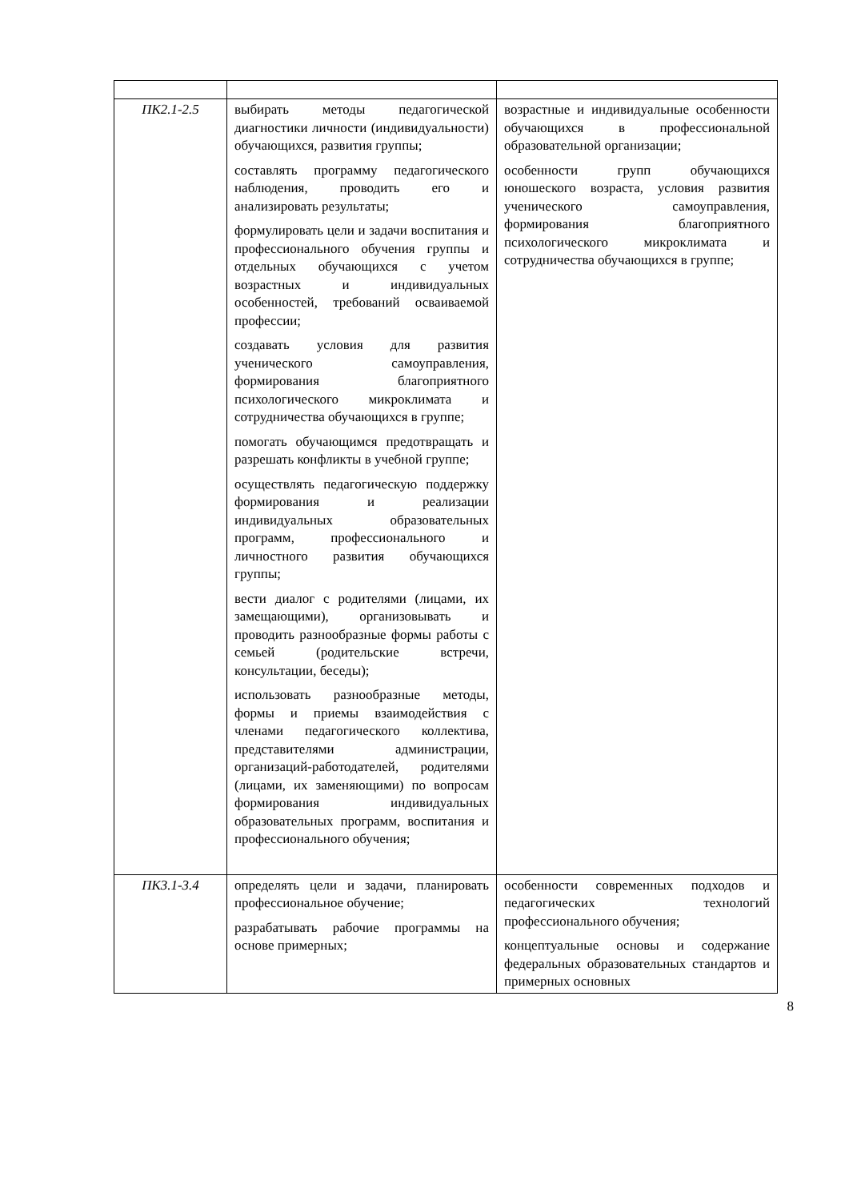| ПК2.1-2.5 | выбирать методы педагогической диагностики личности (индивидуальности) обучающихся, развития группы; составлять программу педагогического наблюдения, проводить его и анализировать результаты; формулировать цели и задачи воспитания и профессионального обучения группы и отдельных обучающихся с учетом возрастных и индивидуальных особенностей, требований осваиваемой профессии; создавать условия для развития ученического самоуправления, формирования благоприятного психологического микроклимата и сотрудничества обучающихся в группе; помогать обучающимся предотвращать и разрешать конфликты в учебной группе; осуществлять педагогическую поддержку формирования и реализации индивидуальных образовательных программ, профессионального и личностного развития обучающихся группы; вести диалог с родителями (лицами, их замещающими), организовывать и проводить разнообразные формы работы с семьей (родительские встречи, консультации, беседы); использовать разнообразные методы, формы и приемы взаимодействия с членами педагогического коллектива, представителями администрации, организаций-работодателей, родителями (лицами, их заменяющими) по вопросам формирования индивидуальных образовательных программ, воспитания и профессионального обучения; | возрастные и индивидуальные особенности обучающихся в профессиональной образовательной организации; особенности групп обучающихся юношеского возраста, условия развития ученического самоуправления, формирования благоприятного психологического микроклимата и сотрудничества обучающихся в группе; |
| ПК3.1-3.4 | определять цели и задачи, планировать профессиональное обучение; разрабатывать рабочие программы на основе примерных; | особенности современных подходов и педагогических технологий профессионального обучения; концептуальные основы и содержание федеральных образовательных стандартов и примерных основных |
8